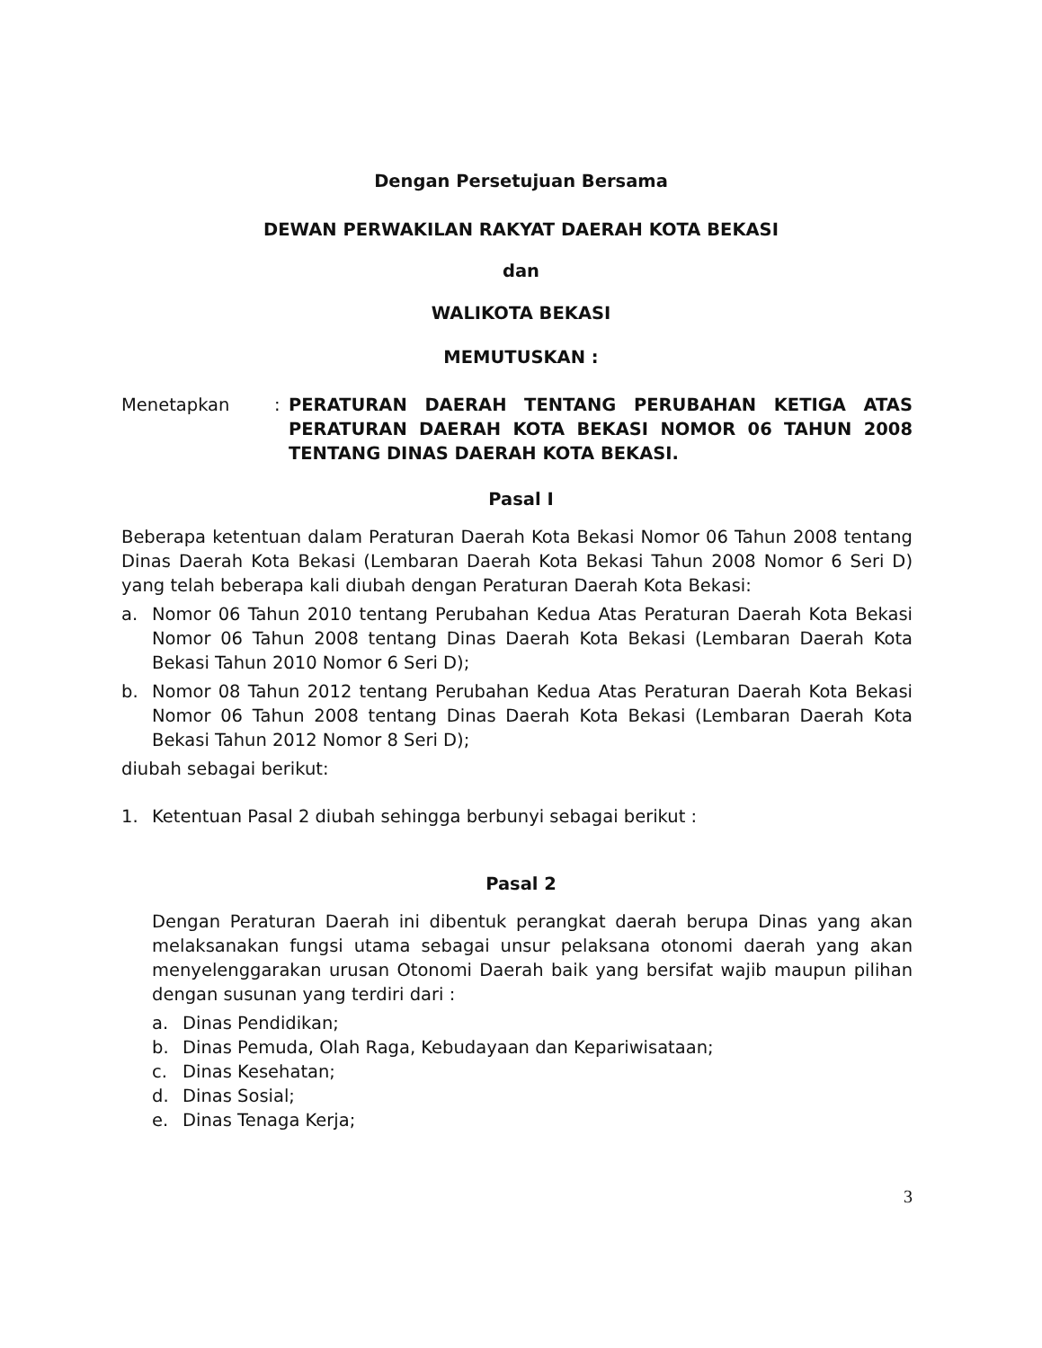Dengan Persetujuan Bersama
DEWAN PERWAKILAN RAKYAT DAERAH KOTA BEKASI
dan
WALIKOTA BEKASI
MEMUTUSKAN :
Menetapkan: PERATURAN DAERAH TENTANG PERUBAHAN KETIGA ATAS PERATURAN DAERAH KOTA BEKASI NOMOR 06 TAHUN 2008 TENTANG DINAS DAERAH KOTA BEKASI.
Pasal I
Beberapa ketentuan dalam Peraturan Daerah Kota Bekasi Nomor 06 Tahun 2008 tentang Dinas Daerah Kota Bekasi (Lembaran Daerah Kota Bekasi Tahun 2008 Nomor 6 Seri D) yang telah beberapa kali diubah dengan Peraturan Daerah Kota Bekasi:
a. Nomor 06 Tahun 2010 tentang Perubahan Kedua Atas Peraturan Daerah Kota Bekasi Nomor 06 Tahun 2008 tentang Dinas Daerah Kota Bekasi (Lembaran Daerah Kota Bekasi Tahun 2010 Nomor 6 Seri D);
b. Nomor 08 Tahun 2012 tentang Perubahan Kedua Atas Peraturan Daerah Kota Bekasi Nomor 06 Tahun 2008 tentang Dinas Daerah Kota Bekasi (Lembaran Daerah Kota Bekasi Tahun 2012 Nomor 8 Seri D);
diubah sebagai berikut:
1. Ketentuan Pasal 2 diubah sehingga berbunyi sebagai berikut :
Pasal 2
Dengan Peraturan Daerah ini dibentuk perangkat daerah berupa Dinas yang akan melaksanakan fungsi utama sebagai unsur pelaksana otonomi daerah yang akan menyelenggarakan urusan Otonomi Daerah baik yang bersifat wajib maupun pilihan dengan susunan yang terdiri dari :
a. Dinas Pendidikan;
b. Dinas Pemuda, Olah Raga, Kebudayaan dan Kepariwisataan;
c. Dinas Kesehatan;
d. Dinas Sosial;
e. Dinas Tenaga Kerja;
3